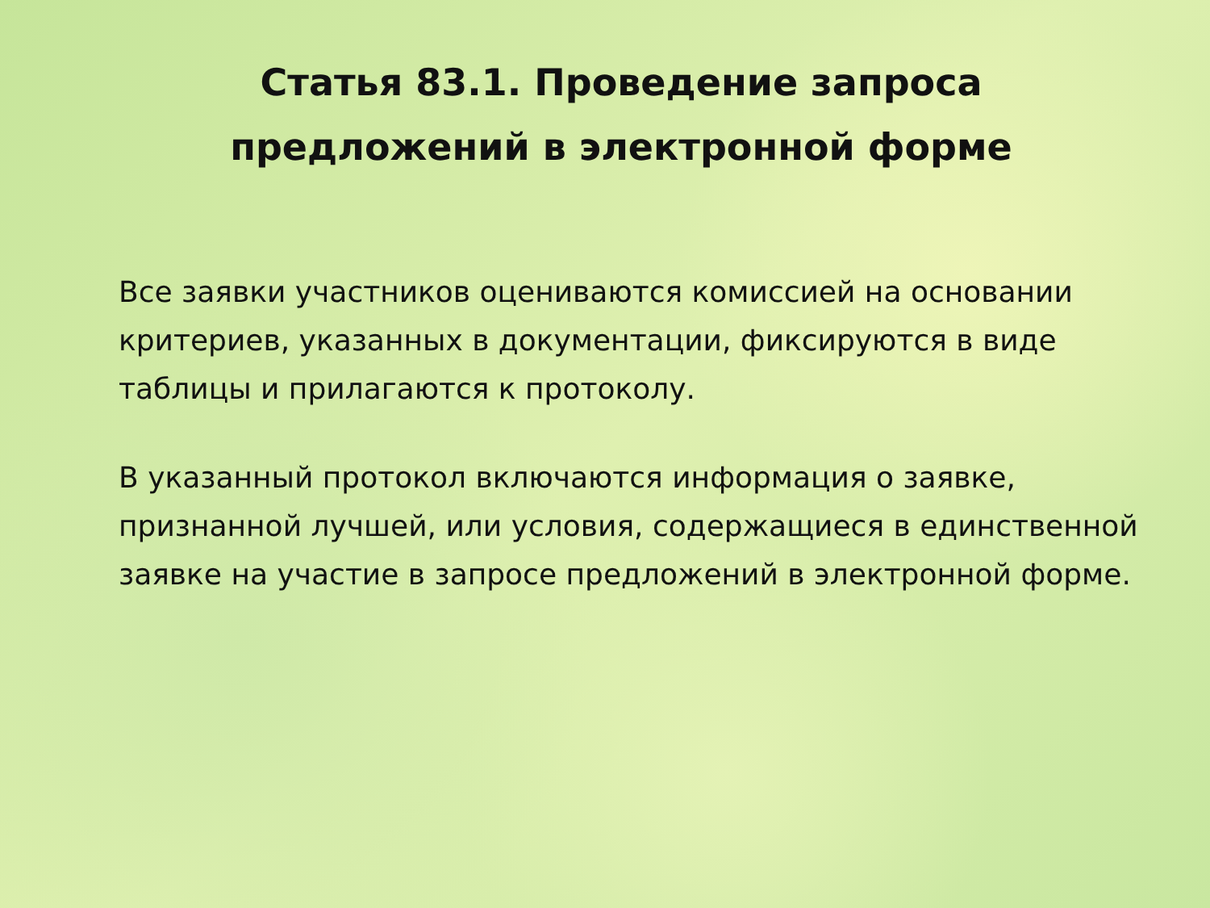Статья 83.1. Проведение запроса
предложений в электронной форме
Все заявки участников оцениваются комиссией на основании критериев, указанных в документации, фиксируются в виде таблицы и прилагаются к протоколу.
В указанный протокол включаются информация о заявке, признанной лучшей, или условия, содержащиеся в единственной заявке на участие в запросе предложений в электронной форме.